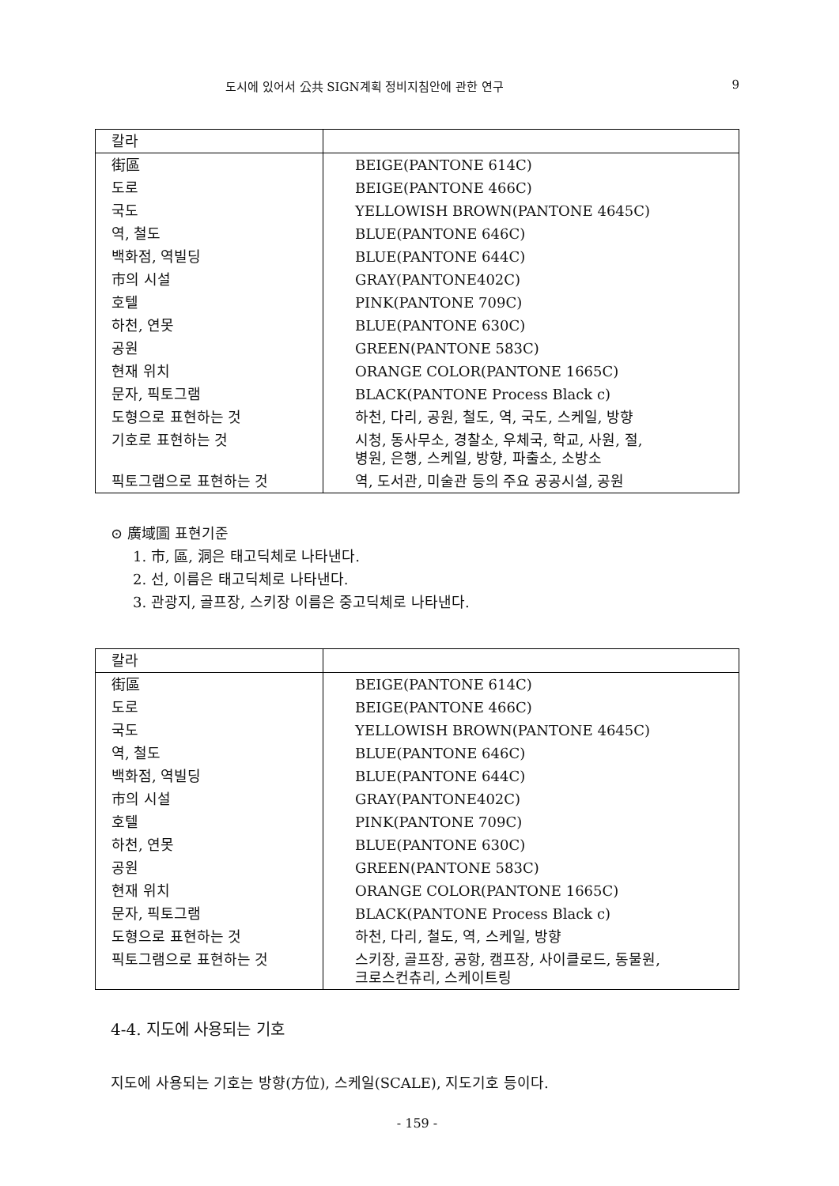도시에 있어서 公共 SIGN계획 정비지침안에 관한 연구 9
| 칼라 | |
| --- | --- |
| 街區 | BEIGE(PANTONE 614C) |
| 도로 | BEIGE(PANTONE 466C) |
| 국도 | YELLOWISH BROWN(PANTONE 4645C) |
| 역, 철도 | BLUE(PANTONE 646C) |
| 백화점, 역빌딩 | BLUE(PANTONE 644C) |
| 市의 시설 | GRAY(PANTONE402C) |
| 호텔 | PINK(PANTONE 709C) |
| 하천, 연못 | BLUE(PANTONE 630C) |
| 공원 | GREEN(PANTONE 583C) |
| 현재 위치 | ORANGE COLOR(PANTONE 1665C) |
| 문자, 픽토그램 | BLACK(PANTONE Process Black c) |
| 도형으로 표현하는 것 | 하천, 다리, 공원, 철도, 역, 국도, 스케일, 방향 |
| 기호로 표현하는 것 | 시청, 동사무소, 경찰소, 우체국, 학교, 사원, 절, 병원, 은행, 스케일, 방향, 파출소, 소방소 |
| 픽토그램으로 표현하는 것 | 역, 도서관, 미술관 등의 주요 공공시설, 공원 |
⊙ 廣域圖 표현기준
1. 市, 區, 洞은 태고딕체로 나타낸다.
2. 선, 이름은 태고딕체로 나타낸다.
3. 관광지, 골프장, 스키장 이름은 중고딕체로 나타낸다.
| 칼라 | |
| --- | --- |
| 街區 | BEIGE(PANTONE 614C) |
| 도로 | BEIGE(PANTONE 466C) |
| 국도 | YELLOWISH BROWN(PANTONE 4645C) |
| 역, 철도 | BLUE(PANTONE 646C) |
| 백화점, 역빌딩 | BLUE(PANTONE 644C) |
| 市의 시설 | GRAY(PANTONE402C) |
| 호텔 | PINK(PANTONE 709C) |
| 하천, 연못 | BLUE(PANTONE 630C) |
| 공원 | GREEN(PANTONE 583C) |
| 현재 위치 | ORANGE COLOR(PANTONE 1665C) |
| 문자, 픽토그램 | BLACK(PANTONE Process Black c) |
| 도형으로 표현하는 것 | 하천, 다리, 철도, 역, 스케일, 방향 |
| 픽토그램으로 표현하는 것 | 스키장, 골프장, 공항, 캠프장, 사이클로드, 동물원, 크로스컨츄리, 스케이트링 |
4-4. 지도에 사용되는 기호
지도에 사용되는 기호는 방향(方位), 스케일(SCALE), 지도기호 등이다.
- 159 -